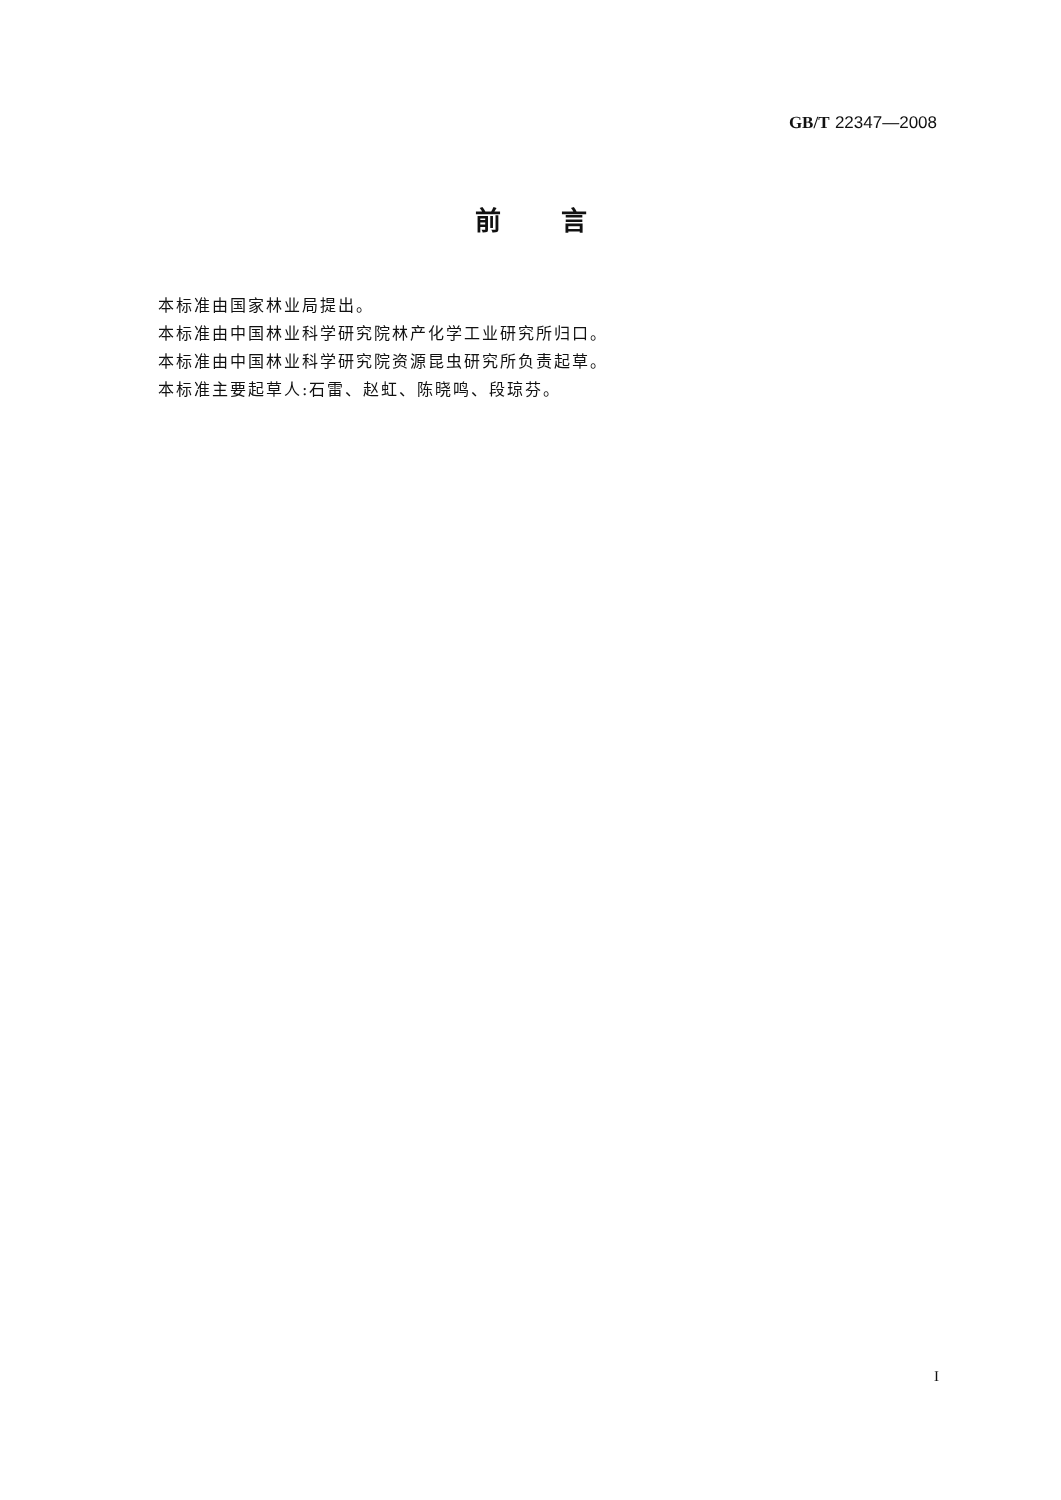GB/T 22347—2008
前言
本标准由国家林业局提出。
本标准由中国林业科学研究院林产化学工业研究所归口。
本标准由中国林业科学研究院资源昆虫研究所负责起草。
本标准主要起草人:石雷、赵虹、陈晓鸣、段琼芬。
I